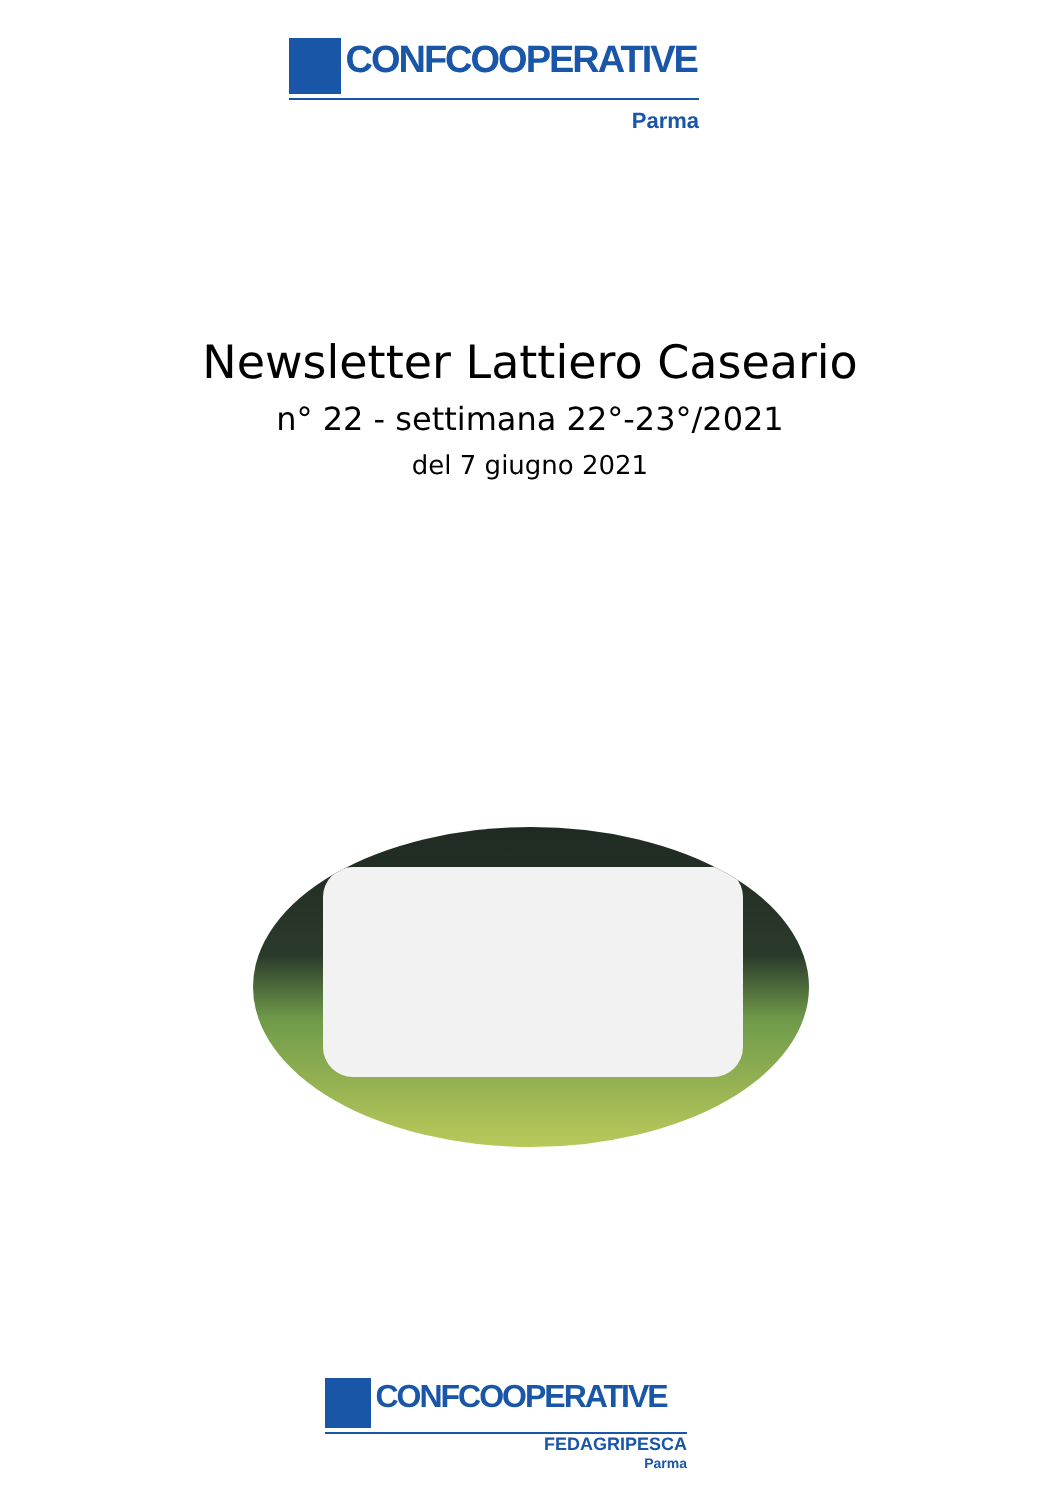CONFCOOPERATIVE
Parma
Newsletter Lattiero Caseario
n° 22 - settimana 22°-23°/2021
del 7 giugno 2021
CONFCOOPERATIVE
FEDAGRIPESCA
Parma